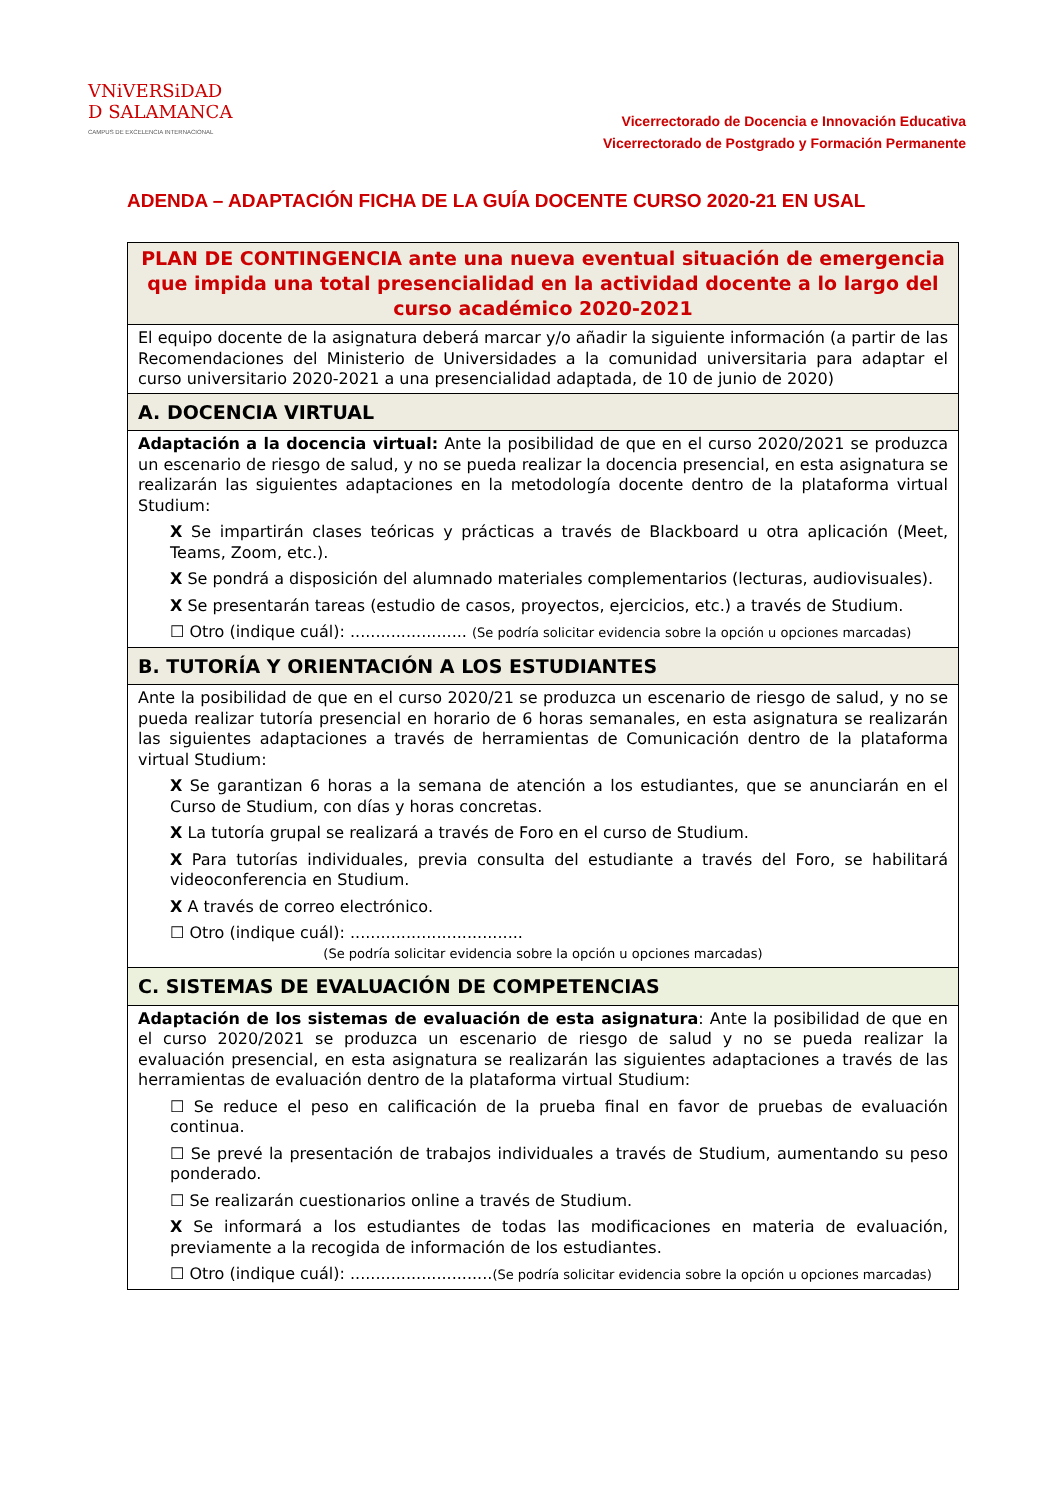VNiVERSiDAD
D SALAMANCA
CAMPUS DE EXCELENCIA INTERNACIONAL
Vicerrectorado de Docencia e Innovación Educativa
Vicerrectorado de Postgrado y Formación Permanente
ADENDA – ADAPTACIÓN FICHA DE LA GUÍA DOCENTE CURSO 2020-21 EN USAL
| PLAN DE CONTINGENCIA ante una nueva eventual situación de emergencia que impida una total presencialidad en la actividad docente a lo largo del curso académico 2020-2021 |
| El equipo docente de la asignatura deberá marcar y/o añadir la siguiente información (a partir de las Recomendaciones del Ministerio de Universidades a la comunidad universitaria para adaptar el curso universitario 2020-2021 a una presencialidad adaptada, de 10 de junio de 2020) |
| A. DOCENCIA VIRTUAL |
| Adaptación a la docencia virtual: Ante la posibilidad de que en el curso 2020/2021 se produzca un escenario de riesgo de salud, y no se pueda realizar la docencia presencial, en esta asignatura se realizarán las siguientes adaptaciones en la metodología docente dentro de la plataforma virtual Studium: X Se impartirán clases teóricas y prácticas a través de Blackboard u otra aplicación (Meet, Teams, Zoom, etc.). X Se pondrá a disposición del alumnado materiales complementarios (lecturas, audiovisuales). X Se presentarán tareas (estudio de casos, proyectos, ejercicios, etc.) a través de Studium. ☐ Otro (indique cuál): ....................... (Se podría solicitar evidencia sobre la opción u opciones marcadas) |
| B. TUTORÍA Y ORIENTACIÓN A LOS ESTUDIANTES |
| Ante la posibilidad de que en el curso 2020/21 se produzca un escenario de riesgo de salud, y no se pueda realizar tutoría presencial en horario de 6 horas semanales, en esta asignatura se realizarán las siguientes adaptaciones a través de herramientas de Comunicación dentro de la plataforma virtual Studium: X Se garantizan 6 horas a la semana de atención a los estudiantes, que se anunciarán en el Curso de Studium, con días y horas concretas. X La tutoría grupal se realizará a través de Foro en el curso de Studium. X Para tutorías individuales, previa consulta del estudiante a través del Foro, se habilitará videoconferencia en Studium. X A través de correo electrónico. ☐ Otro (indique cuál): .................................. (Se podría solicitar evidencia sobre la opción u opciones marcadas) |
| C. SISTEMAS DE EVALUACIÓN DE COMPETENCIAS |
| Adaptación de los sistemas de evaluación de esta asignatura : Ante la posibilidad de que en el curso 2020/2021 se produzca un escenario de riesgo de salud y no se pueda realizar la evaluación presencial, en esta asignatura se realizarán las siguientes adaptaciones a través de las herramientas de evaluación dentro de la plataforma virtual Studium: ☐ Se reduce el peso en calificación de la prueba final en favor de pruebas de evaluación continua. ☐ Se prevé la presentación de trabajos individuales a través de Studium, aumentando su peso ponderado. ☐ Se realizarán cuestionarios online a través de Studium. X Se informará a los estudiantes de todas las modificaciones en materia de evaluación, previamente a la recogida de información de los estudiantes. ☐ Otro (indique cuál): ............................ (Se podría solicitar evidencia sobre la opción u opciones marcadas) |